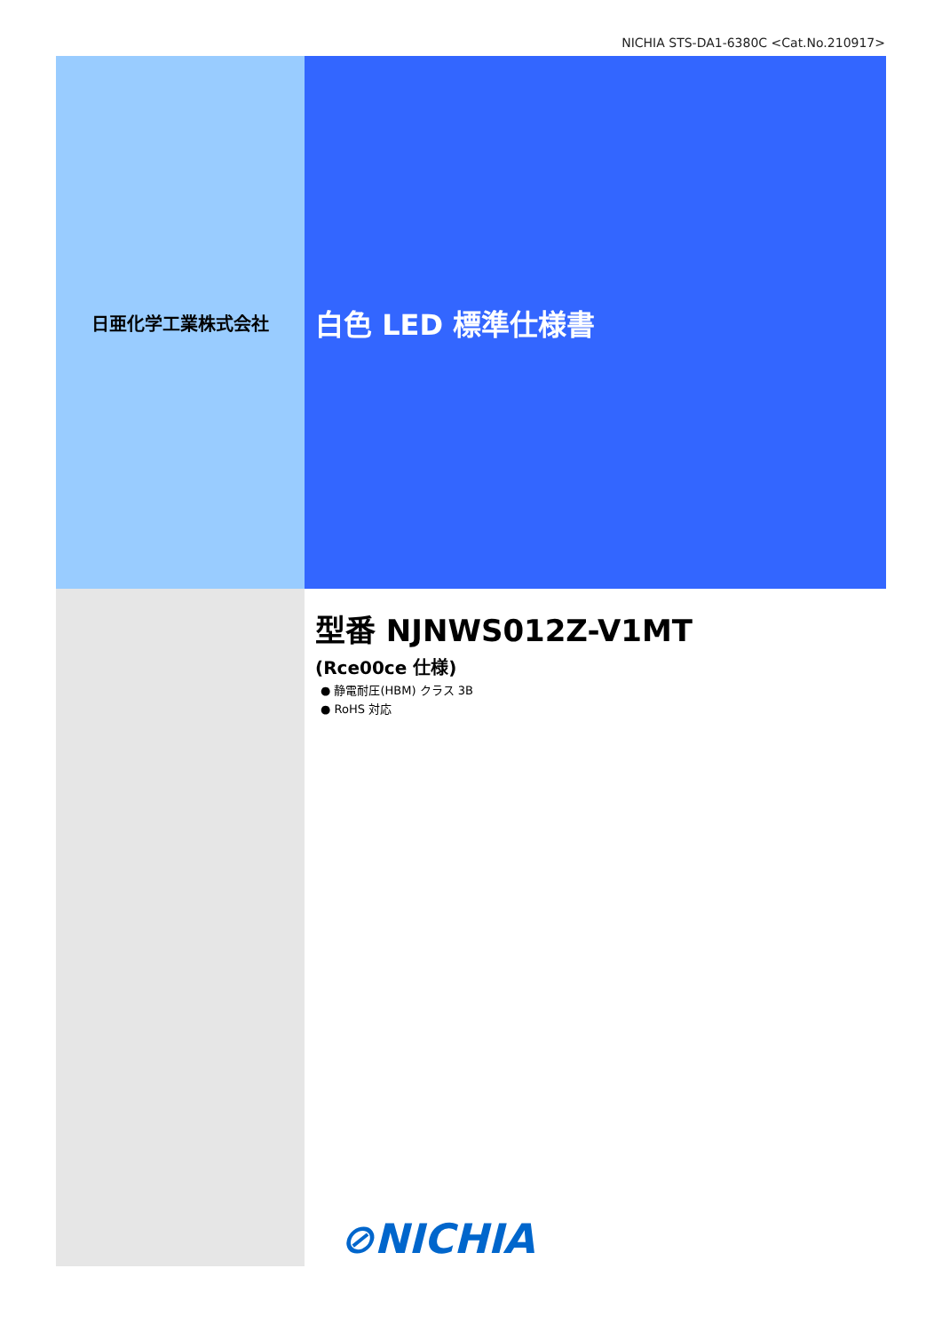NICHIA STS-DA1-6380C <Cat.No.210917>
日亜化学工業株式会社
白色 LED 標準仕様書
型番 NJNWS012Z-V1MT
(Rce00ce 仕様)
● 静電耐圧(HBM) クラス 3B
● RoHS 対応
⊘NICHIA